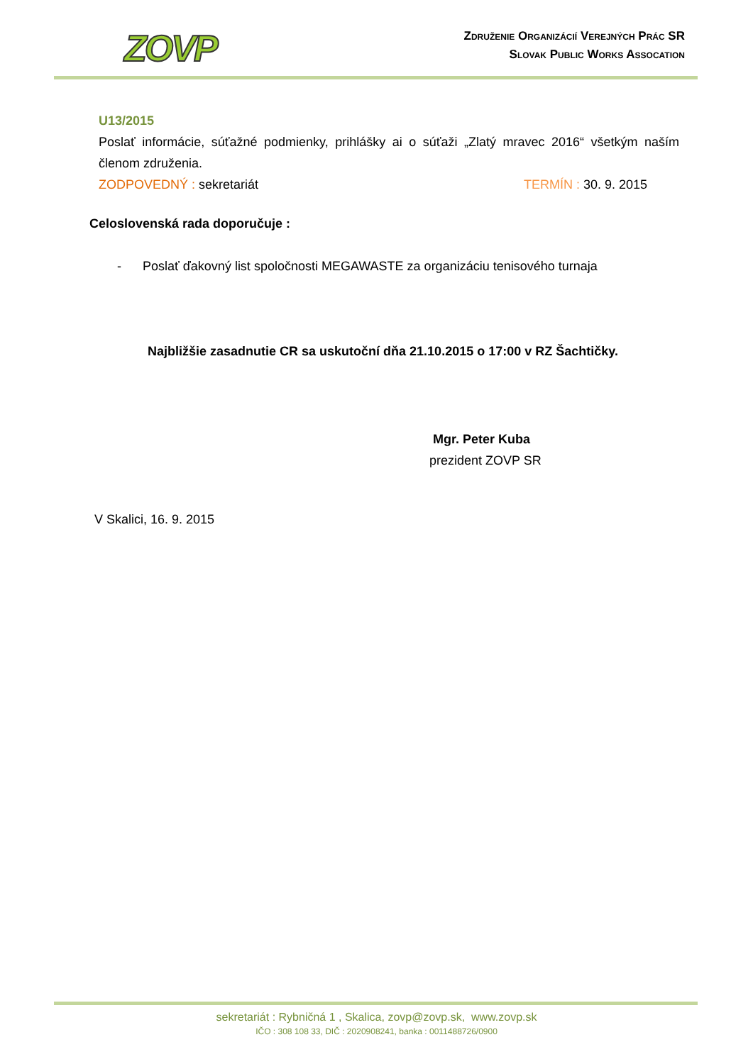ZOVP
Združenie Organizácií Verejných Prác SR
Slovak Public Works Assocation
U13/2015
Poslať informácie, súťažné podmienky, prihlášky ai o súťaži „Zlatý mravec 2016“ všetkým naším členom združenia.
ZODPOVEDNÝ : sekretariát TERMÍN : 30. 9. 2015
Celoslovenská rada doporučuje :
- Poslať ďakovný list spoločnosti MEGAWASTE za organizáciu tenisového turnaja
Najbližšie zasadnutie CR sa uskutoční dňa 21.10.2015 o 17:00 v RZ Šachtičky.
Mgr. Peter Kuba
prezident ZOVP SR
V Skalici, 16. 9. 2015
sekretariát : Rybničná 1 , Skalica, zovp@zovp.sk, www.zovp.sk
IČO : 308 108 33, DIČ : 2020908241, banka : 0011488726/0900